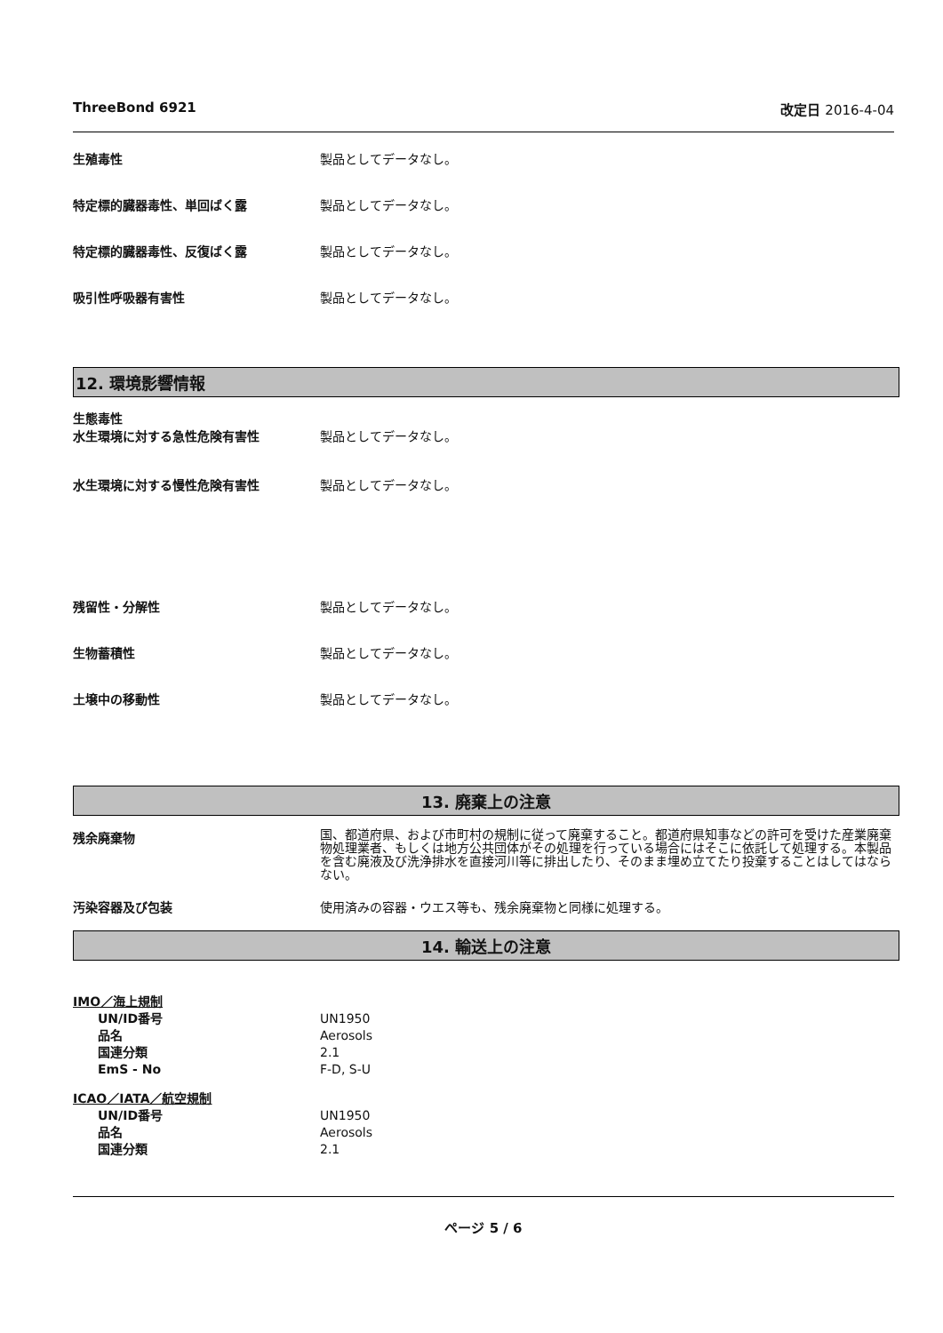ThreeBond 6921 改定日 2016-4-04
生殖毒性 製品としてデータなし。
特定標的臓器毒性、単回ばく露 製品としてデータなし。
特定標的臓器毒性、反復ばく露 製品としてデータなし。
吸引性呼吸器有害性 製品としてデータなし。
12. 環境影響情報
生態毒性
水生環境に対する急性危険有害性 製品としてデータなし。
水生環境に対する慢性危険有害性 製品としてデータなし。
残留性・分解性 製品としてデータなし。
生物蓄積性 製品としてデータなし。
土壌中の移動性 製品としてデータなし。
13. 廃棄上の注意
残余廃棄物
国、都道府県、および市町村の規制に従って廃棄すること。都道府県知事などの許可を受けた産業廃棄物処理業者、もしくは地方公共団体がその処理を行っている場合にはそこに依託して処理する。本製品を含む廃液及び洗浄排水を直接河川等に排出したり、そのまま埋め立てたり投棄することはしてはならない。
汚染容器及び包装 使用済みの容器・ウエス等も、残余廃棄物と同様に処理する。
14. 輸送上の注意
IMO／海上規制
UN/ID番号 UN1950
品名 Aerosols
国連分類 2.1
EmS - No F-D, S-U
ICAO／IATA／航空規制
UN/ID番号 UN1950
品名 Aerosols
国連分類 2.1
ページ 5 / 6